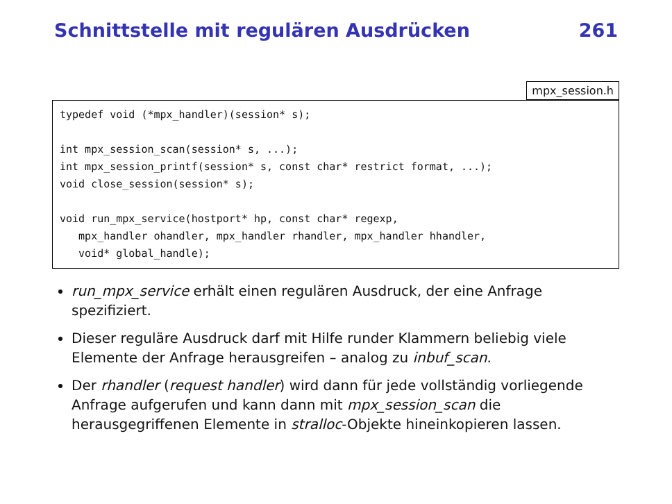Schnittstelle mit regulären Ausdrücken 261
mpx_session.h
typedef void (*mpx_handler)(session* s);

int mpx_session_scan(session* s, ...);
int mpx_session_printf(session* s, const char* restrict format, ...);
void close_session(session* s);

void run_mpx_service(hostport* hp, const char* regexp,
   mpx_handler ohandler, mpx_handler rhandler, mpx_handler hhandler,
   void* global_handle);
run_mpx_service erhält einen regulären Ausdruck, der eine Anfrage spezifiziert.
Dieser reguläre Ausdruck darf mit Hilfe runder Klammern beliebig viele Elemente der Anfrage herausgreifen – analog zu inbuf_scan.
Der rhandler (request handler) wird dann für jede vollständig vorliegende Anfrage aufgerufen und kann dann mit mpx_session_scan die herausgegriffenen Elemente in stralloc-Objekte hineinkopieren lassen.